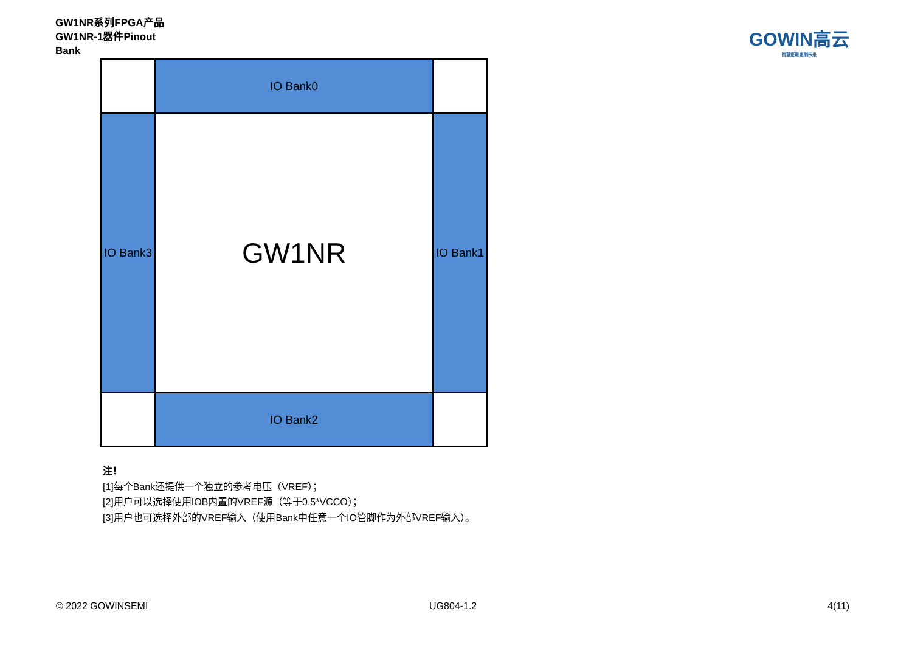GW1NR系列FPGA产品
GW1NR-1器件Pinout
Bank
GOWIN高云
智慧逻辑 定制未来
IO Bank0
IO Bank3
GW1NR
IO Bank1
IO Bank2
注！
[1]每个Bank还提供一个独立的参考电压（VREF）；
[2]用户可以选择使用IOB内置的VREF源（等于0.5*VCCO）；
[3]用户也可选择外部的VREF输入（使用Bank中任意一个IO管脚作为外部VREF输入）。
© 2022 GOWINSEMI UG804-1.2 4(11)